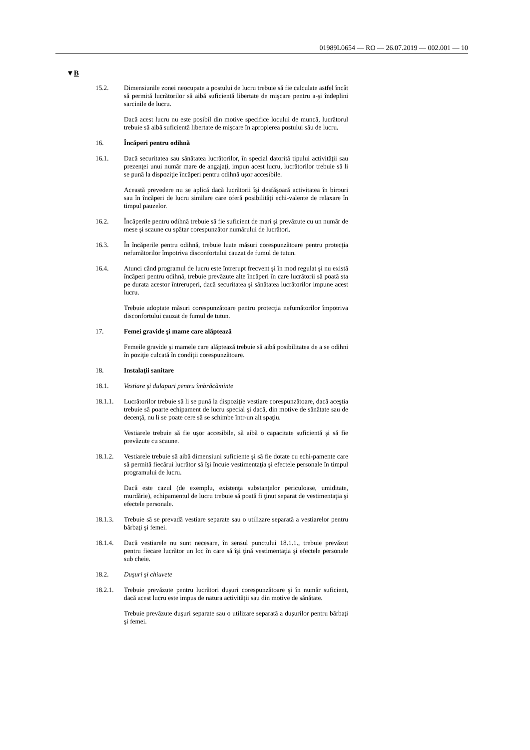01989L0654 — RO — 26.07.2019 — 002.001 — 10
▼B
15.2. Dimensiunile zonei neocupate a postului de lucru trebuie să fie calculate astfel încât să permită lucrătorilor să aibă suficientă libertate de mişcare pentru a-şi îndeplini sarcinile de lucru.
Dacă acest lucru nu este posibil din motive specifice locului de muncă, lucrătorul trebuie să aibă suficientă libertate de mişcare în apropierea postului său de lucru.
16. Încăperi pentru odihnă
16.1. Dacă securitatea sau sănătatea lucrătorilor, în special datorită tipului activităţii sau prezenţei unui număr mare de angajaţi, impun acest lucru, lucrătorilor trebuie să li se pună la dispoziţie încăperi pentru odihnă uşor accesibile.
Această prevedere nu se aplică dacă lucrătorii își desfășoară activitatea în birouri sau în încăperi de lucru similare care oferă posibilități echi-valente de relaxare în timpul pauzelor.
16.2. Încăperile pentru odihnă trebuie să fie suficient de mari şi prevăzute cu un număr de mese şi scaune cu spătar corespunzător numărului de lucrători.
16.3. În încăperile pentru odihnă, trebuie luate măsuri corespunzătoare pentru protecţia nefumătorilor împotriva disconfortului cauzat de fumul de tutun.
16.4. Atunci când programul de lucru este întrerupt frecvent şi în mod regulat şi nu există încăperi pentru odihnă, trebuie prevăzute alte încăperi în care lucrătorii să poată sta pe durata acestor întreruperi, dacă securitatea şi sănătatea lucrătorilor impune acest lucru.
Trebuie adoptate măsuri corespunzătoare pentru protecţia nefumătorilor împotriva disconfortului cauzat de fumul de tutun.
17. Femei gravide şi mame care alăptează
Femeile gravide şi mamele care alăptează trebuie să aibă posibilitatea de a se odihni în poziţie culcată în condiţii corespunzătoare.
18. Instalaţii sanitare
18.1. Vestiare şi dulapuri pentru îmbrăcăminte
18.1.1. Lucrătorilor trebuie să li se pună la dispoziţie vestiare corespunzătoare, dacă aceştia trebuie să poarte echipament de lucru special şi dacă, din motive de sănătate sau de decenţă, nu li se poate cere să se schimbe într-un alt spaţiu.
Vestiarele trebuie să fie uşor accesibile, să aibă o capacitate suficientă şi să fie prevăzute cu scaune.
18.1.2. Vestiarele trebuie să aibă dimensiuni suficiente şi să fie dotate cu echi-pamente care să permită fiecărui lucrător să îşi încuie vestimentaţia şi efectele personale în timpul programului de lucru.
Dacă este cazul (de exemplu, existenţa substanţelor periculoase, umiditate, murdărie), echipamentul de lucru trebuie să poată fi ţinut separat de vestimentaţia şi efectele personale.
18.1.3. Trebuie să se prevadă vestiare separate sau o utilizare separată a vestiarelor pentru bărbaţi şi femei.
18.1.4. Dacă vestiarele nu sunt necesare, în sensul punctului 18.1.1., trebuie prevăzut pentru fiecare lucrător un loc în care să îşi ţină vestimentaţia şi efectele personale sub cheie.
18.2. Duşuri şi chiuvete
18.2.1. Trebuie prevăzute pentru lucrători duşuri corespunzătoare şi în număr suficient, dacă acest lucru este impus de natura activităţii sau din motive de sănătate.
Trebuie prevăzute duşuri separate sau o utilizare separată a duşurilor pentru bărbaţi şi femei.